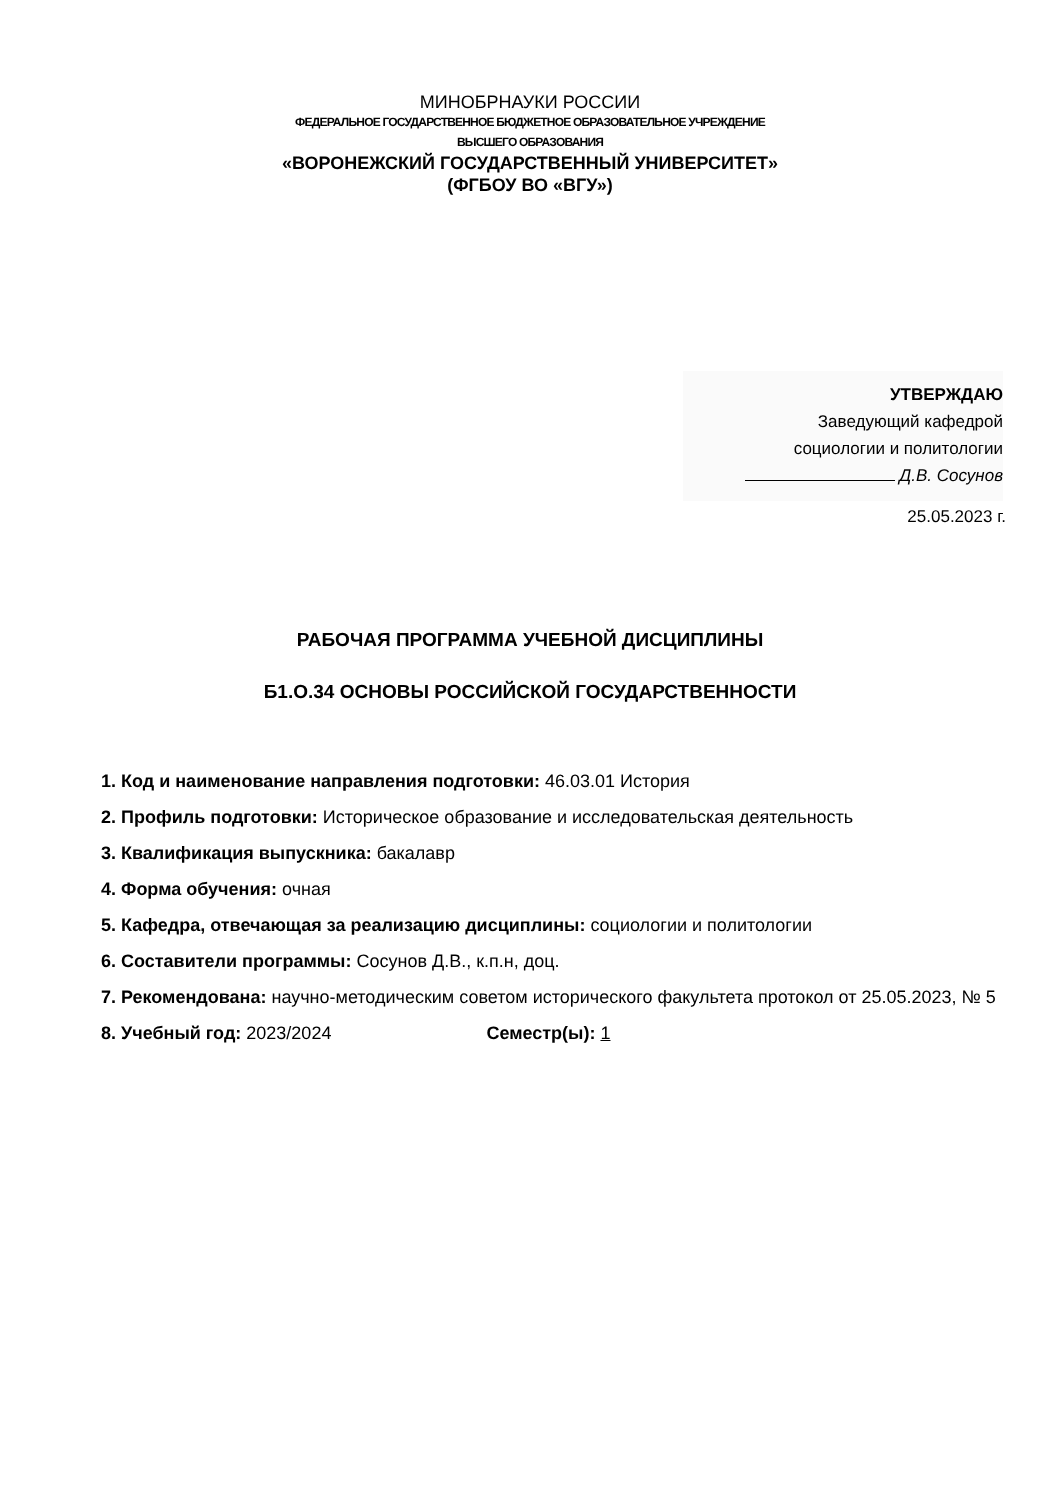МИНОБРНАУКИ РОССИИ
ФЕДЕРАЛЬНОЕ ГОСУДАРСТВЕННОЕ БЮДЖЕТНОЕ ОБРАЗОВАТЕЛЬНОЕ УЧРЕЖДЕНИЕ
ВЫСШЕГО ОБРАЗОВАНИЯ
«ВОРОНЕЖСКИЙ ГОСУДАРСТВЕННЫЙ УНИВЕРСИТЕТ»
(ФГБОУ ВО «ВГУ»)
УТВЕРЖДАЮ
Заведующий кафедрой
социологии и политологии
Д.В. Сосунов
25.05.2023 г.
РАБОЧАЯ ПРОГРАММА УЧЕБНОЙ ДИСЦИПЛИНЫ
Б1.О.34 ОСНОВЫ РОССИЙСКОЙ ГОСУДАРСТВЕННОСТИ
1. Код и наименование направления подготовки: 46.03.01 История
2. Профиль подготовки: Историческое образование и исследовательская деятельность
3. Квалификация выпускника: бакалавр
4. Форма обучения: очная
5. Кафедра, отвечающая за реализацию дисциплины: социологии и политологии
6. Составители программы: Сосунов Д.В., к.п.н, доц.
7. Рекомендована: научно-методическим советом исторического факультета протокол от 25.05.2023, № 5
8. Учебный год: 2023/2024 Семестр(ы): 1